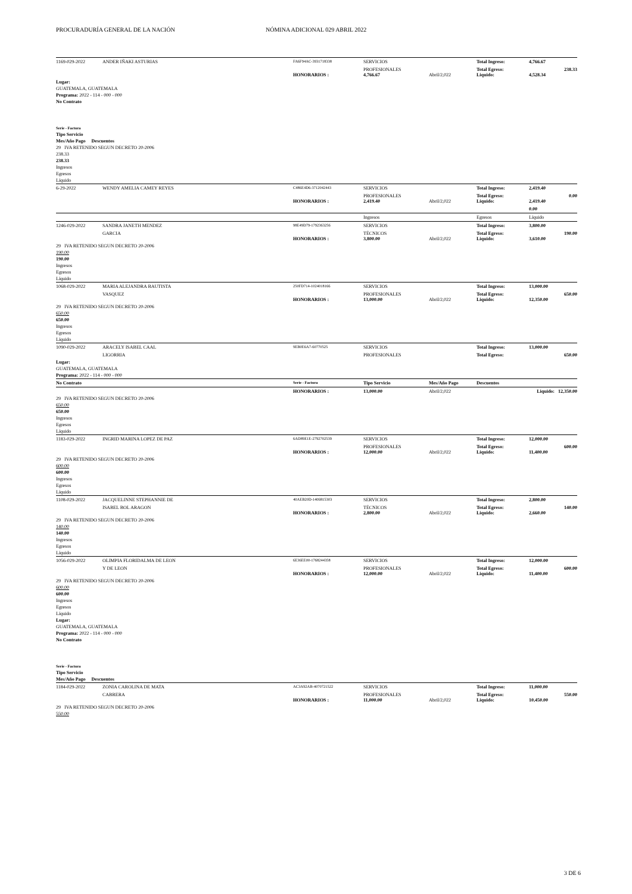PROCURADURÍA GENERAL DE LA NACIÓN NÓMINA ADICIONAL 029 ABRIL 2022
| 1169-029-2022 | ANDER IÑAKI ASTURIAS | FA6F94AC-3931718338 | SERVICIOS | | Total Ingreso: | 4,766.67 | |
| | | HONORARIOS : | PROFESIONALES 4,766.67 | Abril/2,022 | Total Egreso: Liquido: | 4,528.34 | 238.33 |
Lugar:
GUATEMALA, GUATEMALA
Programa: 2022 - 114 - 000 - 000
No Contrato
Serie - Factura
Tipo Servicio
Mes/Año Pago Descuentos
29 IVA RETENIDO SEGUN DECRETO 20-2006
238.33
238.33
Ingresos
Egresos
Líquido
| 6-29-2022 | WENDY AMELIA CAMEY REYES | C486E4D6-3712042443 | SERVICIOS | | Total Ingreso: | 2,419.40 | |
| | | HONORARIOS : | PROFESIONALES 2,419.40 | Abril/2,022 | Total Egreso: Liquido: | 2,419.40 | 0.00 |
| | | | | | | 0.00 | |
| | | | Ingresos | | Egresos | Líquido | |
| 1246-029-2022 | SANDRA JANETH MENDEZ | 98E49D79-1792363256 | SERVICIOS | | Total Ingreso: | 3,800.00 | |
| | GARCIA | HONORARIOS : | TÉCNICOS 3,800.00 | Abril/2,022 | Total Egreso: Liquido: | 3,610.00 | 190.00 |
29 IVA RETENIDO SEGUN DECRETO 20-2006
190.00
190.00
Ingresos
Egresos
Líquido
| 1068-029-2022 | MARIA ALEJANDRA BAUTISTA | 250FD714-1024018166 | SERVICIOS | | Total Ingreso: | 13,000.00 | |
| | VASQUEZ | HONORARIOS : | PROFESIONALES 13,000.00 | Abril/2,022 | Total Egreso: Liquido: | 12,350.00 | 650.00 |
29 IVA RETENIDO SEGUN DECRETO 20-2006
650.00
650.00
Ingresos
Egresos
Líquido
| 1090-029-2022 | ARACELY ISABEL CAAL | 9EB0E6A7-60770525 | SERVICIOS | | Total Ingreso: | 13,000.00 | |
| | LIGORRIA | | PROFESIONALES | | Total Egreso: | | 650.00 |
Lugar:
GUATEMALA, GUATEMALA
Programa: 2022 - 114 - 000 - 000
| No Contrato | Serie - Factura | Tipo Servicio | Mes/Año Pago | Descuentos |
| | HONORARIOS : | 13,000.00 | Abril/2,022 | Liquido: 12,350.00 |
29 IVA RETENIDO SEGUN DECRETO 20-2006
650.00
650.00
Ingresos
Egresos
Líquido
| 1183-029-2022 | INGRID MARINA LOPEZ DE PAZ | 6AD89E1E-2792702539 | SERVICIOS | | Total Ingreso: | 12,000.00 | |
| | | HONORARIOS : | PROFESIONALES 12,000.00 | Abril/2,022 | Total Egreso: Liquido: | 11,400.00 | 600.00 |
29 IVA RETENIDO SEGUN DECRETO 20-2006
600.00
600.00
Ingresos
Egresos
Líquido
| 1108-029-2022 | JACQUELINNE STEPHANNIE DE | 40AEB20D-1406815303 | SERVICIOS | | Total Ingreso: | 2,800.00 | |
| | ISABEL BOL ARAGON | HONORARIOS : | TÉCNICOS 2,800.00 | Abril/2,022 | Total Egreso: Liquido: | 2,660.00 | 140.00 |
29 IVA RETENIDO SEGUN DECRETO 20-2006
140.00
140.00
Ingresos
Egresos
Líquido
| 1056-029-2022 | OLIMPIA FLORIDALMA DE LEON | 6E36EE00-1768244358 | SERVICIOS | | Total Ingreso: | 12,000.00 | |
| | Y DE LEON | HONORARIOS : | PROFESIONALES 12,000.00 | Abril/2,022 | Total Egreso: Liquido: | 11,400.00 | 600.00 |
29 IVA RETENIDO SEGUN DECRETO 20-2006
600.00
600.00
Ingresos
Egresos
Líquido
Lugar:
GUATEMALA, GUATEMALA
Programa: 2022 - 114 - 000 - 000
No Contrato
Serie - Factura
Tipo Servicio
Mes/Año Pago Descuentos
| 1184-029-2022 | ZONIA CAROLINA DE MATA | AC3A92AB-4070721522 | SERVICIOS | | Total Ingreso: | 11,000.00 | |
| | CABRERA | HONORARIOS : | PROFESIONALES 11,000.00 | Abril/2,022 | Total Egreso: Liquido: | 10,450.00 | 550.00 |
29 IVA RETENIDO SEGUN DECRETO 20-2006
550.00
3 DE 6